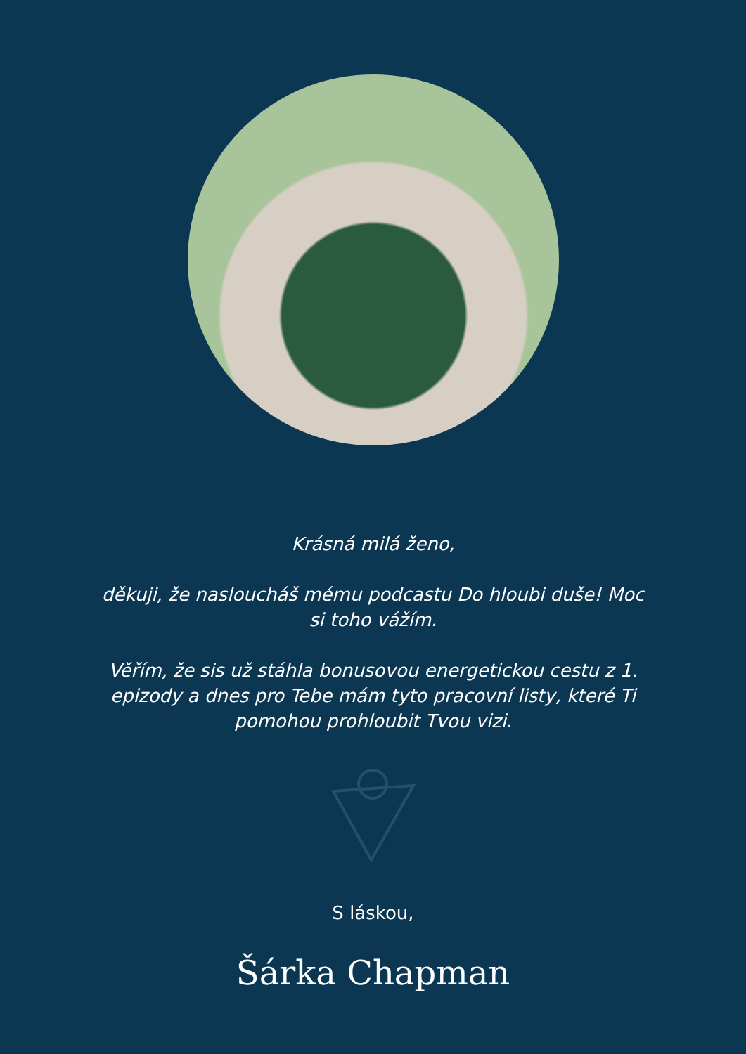Krásná milá ženo,
děkuji, že nasloucháš mému podcastu Do hloubi duše! Moc si toho vážím.
Věřím, že sis už stáhla bonusovou energetickou cestu z 1. epizody a dnes pro Tebe mám tyto pracovní listy, které Ti pomohou prohloubit Tvou vizi.
S láskou,
Šárka Chapman